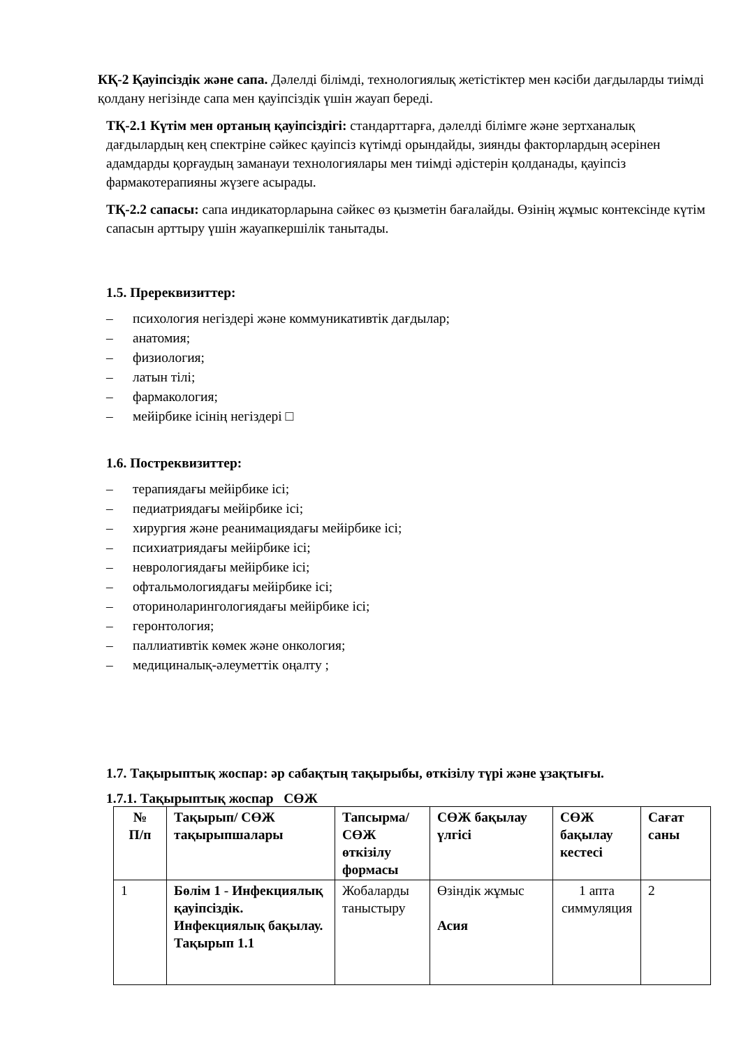КҚ-2 Қауіпсіздік және сапа. Дәлелді білімді, технологиялық жетістіктер мен кәсіби дағдыларды тиімді қолдану негізінде сапа мен қауіпсіздік үшін жауап береді.
ТҚ-2.1 Күтім мен ортаның қауіпсіздігі: стандарттарға, дәлелді білімге және зертханалық дағдылардың кең спектріне сәйкес қауіпсіз күтімді орындайды, зиянды факторлардың әсерінен адамдарды қорғаудың заманауи технологиялары мен тиімді әдістерін қолданады, қауіпсіз фармакотерапияны жүзеге асырады.
ТҚ-2.2 сапасы: сапа индикаторларына сәйкес өз қызметін бағалайды. Өзінің жұмыс контексінде күтім сапасын арттыру үшін жауапкершілік танытады.
1.5. Пререквизиттер:
– психология негіздері және коммуникативтік дағдылар;
– анатомия;
– физиология;
– латын тілі;
– фармакология;
– мейірбике ісінің негіздері □
1.6. Постреквизиттер:
– терапиядағы мейірбике ісі;
– педиатриядағы мейірбике ісі;
– хирургия және реанимациядағы мейірбике ісі;
– психиатриядағы мейірбике ісі;
– неврологиядағы мейірбике ісі;
– офтальмологиядағы мейірбике ісі;
– оториноларингологиядағы мейірбике ісі;
– геронтология;
– паллиативтік көмек және онкология;
– медициналық-әлеуметтік оңалту ;
1.7. Тақырыптық жоспар: әр сабақтың тақырыбы, өткізілу түрі және ұзақтығы.
1.7.1. Тақырыптық жоспар СӨЖ
| № П/п | Тақырып/ СӨЖ тақырыпшалары | Тапсырма/ СӨЖ өткізілу формасы | СӨЖ бақылау үлгісі | СӨЖ бақылау кестесі | Сағат саны |
| --- | --- | --- | --- | --- | --- |
| 1 | Бөлім 1 - Инфекциялық қауіпсіздік. Инфекциялық бақылау. Тақырып 1.1 | Жобаларды таныстыру | Өзіндік жұмыс Асия | 1 апта симмуляция | 2 |